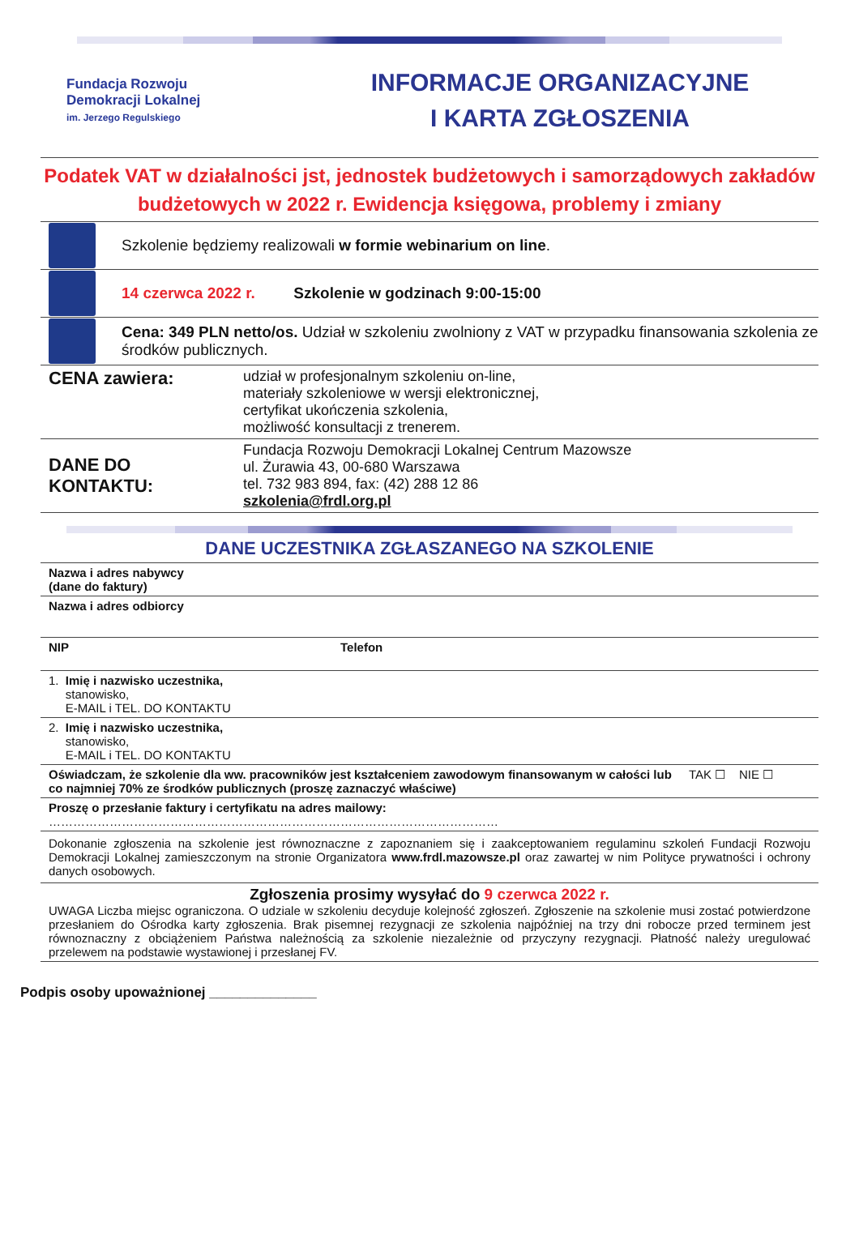Fundacja Rozwoju
Demokracji Lokalnej
im. Jerzego Regulskiego
INFORMACJE ORGANIZACYJNE
I KARTA ZGŁOSZENIA
Podatek VAT w działalności jst, jednostek budżetowych i samorządowych zakładów budżetowych w 2022 r. Ewidencja księgowa, problemy i zmiany
Szkolenie będziemy realizowali w formie webinarium on line.
14 czerwca 2022 r. Szkolenie w godzinach 9:00-15:00
Cena: 349 PLN netto/os. Udział w szkoleniu zwolniony z VAT w przypadku finansowania szkolenia ze środków publicznych.
| CENA zawiera: | udział w profesjonalnym szkoleniu on-line, materiały szkoleniowe w wersji elektronicznej, certyfikat ukończenia szkolenia, możliwość konsultacji z trenerem. |
| DANE DO KONTAKTU: | Fundacja Rozwoju Demokracji Lokalnej Centrum Mazowsze ul. Żurawia 43, 00-680 Warszawa tel. 732 983 894, fax: (42) 288 12 86 szkolenia@frdl.org.pl |
DANE UCZESTNIKA ZGŁASZANEGO NA SZKOLENIE
| Nazwa i adres nabywcy (dane do faktury) | | |
| Nazwa i adres odbiorcy | | |
| NIP | Telefon | |
| 1. Imię i nazwisko uczestnika, stanowisko, E-MAIL i TEL. DO KONTAKTU | | |
| 2. Imię i nazwisko uczestnika, stanowisko, E-MAIL i TEL. DO KONTAKTU | | |
| Oświadczam, że szkolenie dla ww. pracowników jest kształceniem zawodowym finansowanym w całości lub co najmniej 70% ze środków publicznych (proszę zaznaczyć właściwe) | | TAK ☐ NIE ☐ |
| Proszę o przesłanie faktury i certyfikatu na adres mailowy: ………………………………………………………………………………………………… | | |
| Dokonanie zgłoszenia na szkolenie jest równoznaczne z zapoznaniem się i zaakceptowaniem regulaminu szkoleń Fundacji Rozwoju Demokracji Lokalnej zamieszczonym na stronie Organizatora www.frdl.mazowsze.pl oraz zawartej w nim Polityce prywatności i ochrony danych osobowych. | | |
| Zgłoszenia prosimy wysyłać do 9 czerwca 2022 r. UWAGA Liczba miejsc ograniczona. O udziale w szkoleniu decyduje kolejność zgłoszeń. Zgłoszenie na szkolenie musi zostać potwierdzone przesłaniem do Ośrodka karty zgłoszenia. Brak pisemnej rezygnacji ze szkolenia najpóźniej na trzy dni robocze przed terminem jest równoznaczny z obciążeniem Państwa należnością za szkolenie niezależnie od przyczyny rezygnacji. Płatność należy uregulować przelewem na podstawie wystawionej i przesłanej FV. | | |
Podpis osoby upoważnionej ______________